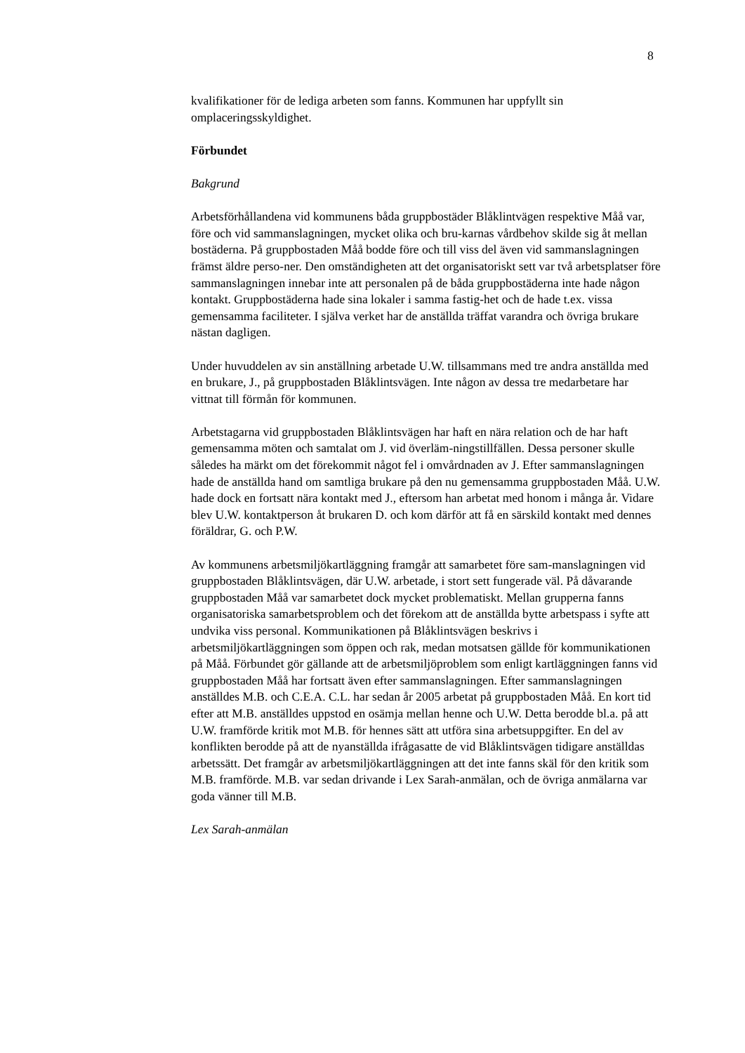8
kvalifikationer för de lediga arbeten som fanns. Kommunen har uppfyllt sin omplaceringsskyldighet.
Förbundet
Bakgrund
Arbetsförhållandena vid kommunens båda gruppbostäder Blåklintvägen respektive Måå var, före och vid sammanslagningen, mycket olika och bru-karnas vårdbehov skilde sig åt mellan bostäderna. På gruppbostaden Måå bodde före och till viss del även vid sammanslagningen främst äldre perso-ner. Den omständigheten att det organisatoriskt sett var två arbetsplatser före sammanslagningen innebar inte att personalen på de båda gruppbostäderna inte hade någon kontakt. Gruppbostäderna hade sina lokaler i samma fastig-het och de hade t.ex. vissa gemensamma faciliteter. I själva verket har de anställda träffat varandra och övriga brukare nästan dagligen.
Under huvuddelen av sin anställning arbetade U.W. tillsammans med tre andra anställda med en brukare, J., på gruppbostaden Blåklintsvägen. Inte någon av dessa tre medarbetare har vittnat till förmån för kommunen.
Arbetstagarna vid gruppbostaden Blåklintsvägen har haft en nära relation och de har haft gemensamma möten och samtalat om J. vid överläm-ningstillfällen. Dessa personer skulle således ha märkt om det förekommit något fel i omvårdnaden av J. Efter sammanslagningen hade de anställda hand om samtliga brukare på den nu gemensamma gruppbostaden Måå. U.W. hade dock en fortsatt nära kontakt med J., eftersom han arbetat med honom i många år. Vidare blev U.W. kontaktperson åt brukaren D. och kom därför att få en särskild kontakt med dennes föräldrar, G. och P.W.
Av kommunens arbetsmiljökartläggning framgår att samarbetet före sam-manslagningen vid gruppbostaden Blåklintsvägen, där U.W. arbetade, i stort sett fungerade väl. På dåvarande gruppbostaden Måå var samarbetet dock mycket problematiskt. Mellan grupperna fanns organisatoriska samarbetsproblem och det förekom att de anställda bytte arbetspass i syfte att undvika viss personal. Kommunikationen på Blåklintsvägen beskrivs i arbetsmiljökartläggningen som öppen och rak, medan motsatsen gällde för kommunikationen på Måå. Förbundet gör gällande att de arbetsmiljöproblem som enligt kartläggningen fanns vid gruppbostaden Måå har fortsatt även efter sammanslagningen. Efter sammanslagningen anställdes M.B. och C.E.A. C.L. har sedan år 2005 arbetat på gruppbostaden Måå. En kort tid efter att M.B. anställdes uppstod en osämja mellan henne och U.W. Detta berodde bl.a. på att U.W. framförde kritik mot M.B. för hennes sätt att utföra sina arbetsuppgifter. En del av konflikten berodde på att de nyanställda ifrågasatte de vid Blåklintsvägen tidigare anställdas arbetssätt. Det framgår av arbetsmiljökartläggningen att det inte fanns skäl för den kritik som M.B. framförde. M.B. var sedan drivande i Lex Sarah-anmälan, och de övriga anmälarna var goda vänner till M.B.
Lex Sarah-anmälan